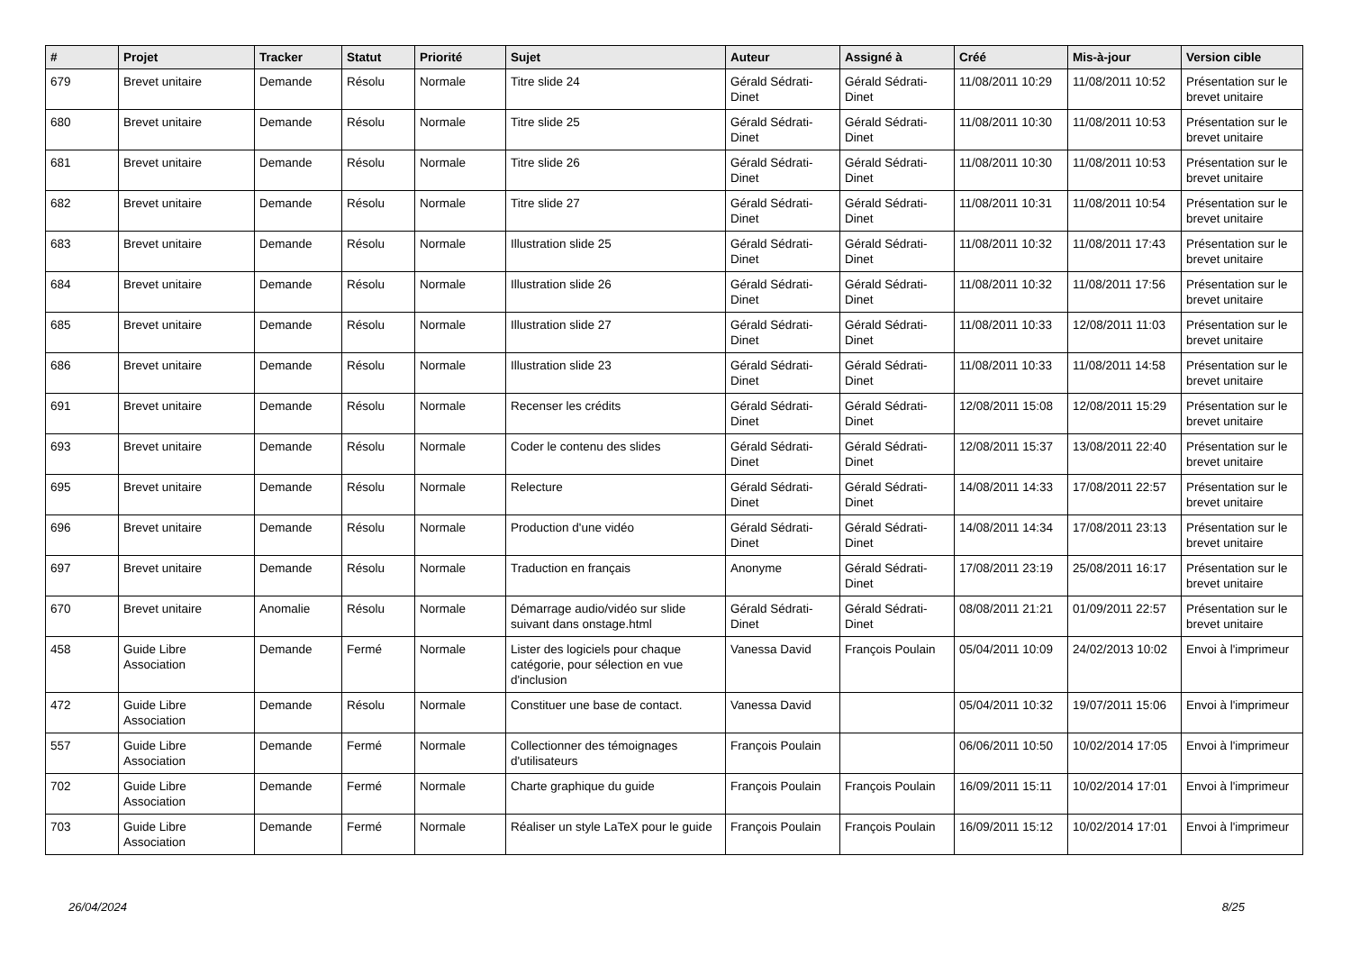| # | Projet | Tracker | Statut | Priorité | Sujet | Auteur | Assigné à | Créé | Mis-à-jour | Version cible |
| --- | --- | --- | --- | --- | --- | --- | --- | --- | --- | --- |
| 679 | Brevet unitaire | Demande | Résolu | Normale | Titre slide 24 | Gérald Sédrati-Dinet | Gérald Sédrati-Dinet | 11/08/2011 10:29 | 11/08/2011 10:52 | Présentation sur le brevet unitaire |
| 680 | Brevet unitaire | Demande | Résolu | Normale | Titre slide 25 | Gérald Sédrati-Dinet | Gérald Sédrati-Dinet | 11/08/2011 10:30 | 11/08/2011 10:53 | Présentation sur le brevet unitaire |
| 681 | Brevet unitaire | Demande | Résolu | Normale | Titre slide 26 | Gérald Sédrati-Dinet | Gérald Sédrati-Dinet | 11/08/2011 10:30 | 11/08/2011 10:53 | Présentation sur le brevet unitaire |
| 682 | Brevet unitaire | Demande | Résolu | Normale | Titre slide 27 | Gérald Sédrati-Dinet | Gérald Sédrati-Dinet | 11/08/2011 10:31 | 11/08/2011 10:54 | Présentation sur le brevet unitaire |
| 683 | Brevet unitaire | Demande | Résolu | Normale | Illustration slide 25 | Gérald Sédrati-Dinet | Gérald Sédrati-Dinet | 11/08/2011 10:32 | 11/08/2011 17:43 | Présentation sur le brevet unitaire |
| 684 | Brevet unitaire | Demande | Résolu | Normale | Illustration slide 26 | Gérald Sédrati-Dinet | Gérald Sédrati-Dinet | 11/08/2011 10:32 | 11/08/2011 17:56 | Présentation sur le brevet unitaire |
| 685 | Brevet unitaire | Demande | Résolu | Normale | Illustration slide 27 | Gérald Sédrati-Dinet | Gérald Sédrati-Dinet | 11/08/2011 10:33 | 12/08/2011 11:03 | Présentation sur le brevet unitaire |
| 686 | Brevet unitaire | Demande | Résolu | Normale | Illustration slide 23 | Gérald Sédrati-Dinet | Gérald Sédrati-Dinet | 11/08/2011 10:33 | 11/08/2011 14:58 | Présentation sur le brevet unitaire |
| 691 | Brevet unitaire | Demande | Résolu | Normale | Recenser les crédits | Gérald Sédrati-Dinet | Gérald Sédrati-Dinet | 12/08/2011 15:08 | 12/08/2011 15:29 | Présentation sur le brevet unitaire |
| 693 | Brevet unitaire | Demande | Résolu | Normale | Coder le contenu des slides | Gérald Sédrati-Dinet | Gérald Sédrati-Dinet | 12/08/2011 15:37 | 13/08/2011 22:40 | Présentation sur le brevet unitaire |
| 695 | Brevet unitaire | Demande | Résolu | Normale | Relecture | Gérald Sédrati-Dinet | Gérald Sédrati-Dinet | 14/08/2011 14:33 | 17/08/2011 22:57 | Présentation sur le brevet unitaire |
| 696 | Brevet unitaire | Demande | Résolu | Normale | Production d'une vidéo | Gérald Sédrati-Dinet | Gérald Sédrati-Dinet | 14/08/2011 14:34 | 17/08/2011 23:13 | Présentation sur le brevet unitaire |
| 697 | Brevet unitaire | Demande | Résolu | Normale | Traduction en français | Anonyme | Gérald Sédrati-Dinet | 17/08/2011 23:19 | 25/08/2011 16:17 | Présentation sur le brevet unitaire |
| 670 | Brevet unitaire | Anomalie | Résolu | Normale | Démarrage audio/vidéo sur slide suivant dans onstage.html | Gérald Sédrati-Dinet | Gérald Sédrati-Dinet | 08/08/2011 21:21 | 01/09/2011 22:57 | Présentation sur le brevet unitaire |
| 458 | Guide Libre Association | Demande | Fermé | Normale | Lister des logiciels pour chaque catégorie, pour sélection en vue d'inclusion | Vanessa David | François Poulain | 05/04/2011 10:09 | 24/02/2013 10:02 | Envoi à l'imprimeur |
| 472 | Guide Libre Association | Demande | Résolu | Normale | Constituer une base de contact. | Vanessa David | | 05/04/2011 10:32 | 19/07/2011 15:06 | Envoi à l'imprimeur |
| 557 | Guide Libre Association | Demande | Fermé | Normale | Collectionner des témoignages d'utilisateurs | François Poulain | | 06/06/2011 10:50 | 10/02/2014 17:05 | Envoi à l'imprimeur |
| 702 | Guide Libre Association | Demande | Fermé | Normale | Charte graphique du guide | François Poulain | François Poulain | 16/09/2011 15:11 | 10/02/2014 17:01 | Envoi à l'imprimeur |
| 703 | Guide Libre Association | Demande | Fermé | Normale | Réaliser un style LaTeX pour le guide | François Poulain | François Poulain | 16/09/2011 15:12 | 10/02/2014 17:01 | Envoi à l'imprimeur |
26/04/2024 8/25